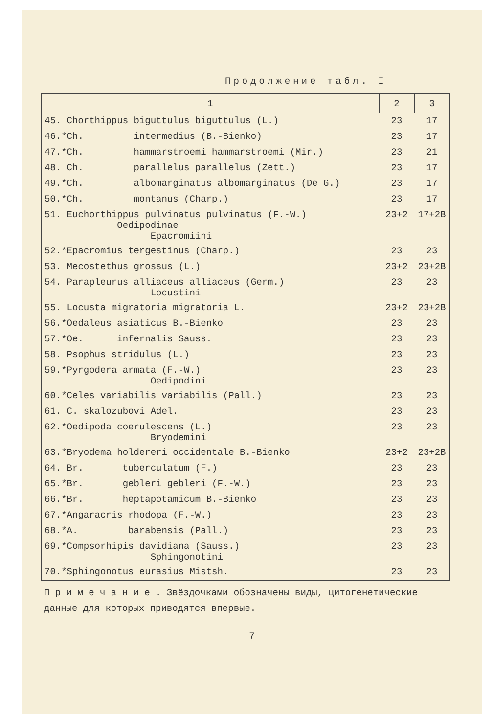Продолжение табл. I
| 1 | 2 | 3 |
| --- | --- | --- |
| 45. Chorthippus biguttulus biguttulus (L.) | 23 | 17 |
| 46.*Ch. intermedius (B.-Bienko) | 23 | 17 |
| 47.*Ch. hammarstroemi hammarstroemi (Mir.) | 23 | 21 |
| 48. Ch. parallelus parallelus (Zett.) | 23 | 17 |
| 49.*Ch. albomarginatus albomarginatus (De G.) | 23 | 17 |
| 50.*Ch. montanus (Charp.) | 23 | 17 |
| 51. Euchorthippus pulvinatus pulvinatus (F.-W.) Oedipodinae Epacromiini | 23+2 | 17+2B |
| 52.*Epacromius tergestinus (Charp.) | 23 | 23 |
| 53. Mecostethus grossus (L.) | 23+2 | 23+2B |
| 54. Parapleurus alliaceus alliaceus (Germ.) Locustini | 23 | 23 |
| 55. Locusta migratoria migratoria L. | 23+2 | 23+2B |
| 56.*Oedaleus asiaticus B.-Bienko | 23 | 23 |
| 57.*Oe. infernalis Sauss. | 23 | 23 |
| 58. Psophus stridulus (L.) | 23 | 23 |
| 59.*Pyrgodera armata (F.-W.) Oedipodini | 23 | 23 |
| 60.*Celes variabilis variabilis (Pall.) | 23 | 23 |
| 61. C. skalozubovi Adel. | 23 | 23 |
| 62.*Oedipoda coerulescens (L.) Bryodemini | 23 | 23 |
| 63.*Bryodema holdereri occidentale B.-Bienko | 23+2 | 23+2B |
| 64. Br. tuberculatum (F.) | 23 | 23 |
| 65.*Br. gebleri gebleri (F.-W.) | 23 | 23 |
| 66.*Br. heptapotamicum B.-Bienko | 23 | 23 |
| 67.*Angaracris rhodopa (F.-W.) | 23 | 23 |
| 68.*A. barabensis (Pall.) | 23 | 23 |
| 69.*Compsorhipis davidiana (Sauss.) Sphingonotini | 23 | 23 |
| 70.*Sphingonotus eurasius Mistsh. | 23 | 23 |
П р и м е ч а н и е . Звёздочками обозначены виды, цитогенетические данные для которых приводятся впервые.
7